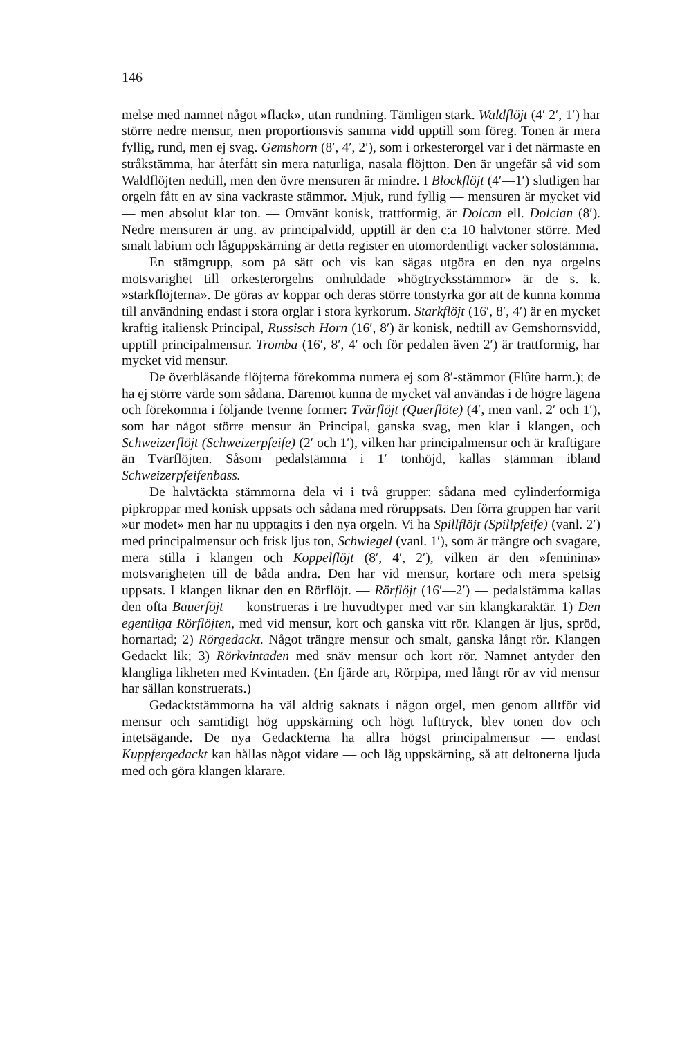146
melse med namnet något »flack», utan rundning. Tämligen stark. Waldflöjt (4′ 2′, 1′) har större nedre mensur, men proportionsvis samma vidd upptill som föreg. Tonen är mera fyllig, rund, men ej svag. Gemshorn (8′, 4′, 2′), som i orkesterorgel var i det närmaste en stråkstämma, har återfått sin mera naturliga, nasala flöjtton. Den är ungefär så vid som Waldflöjten nedtill, men den övre mensuren är mindre. I Blockflöjt (4′—1′) slutligen har orgeln fått en av sina vackraste stämmor. Mjuk, rund fyllig — mensuren är mycket vid — men absolut klar ton. — Omvänt konisk, trattformig, är Dolcan ell. Dolcian (8′). Nedre mensuren är ung. av principalvidd, upptill är den c:a 10 halvtoner större. Med smalt labium och låguppskärning är detta register en utomordentligt vacker solostämma.
En stämgrupp, som på sätt och vis kan sägas utgöra en den nya orgelns motsvarighet till orkesterorgelns omhuldade »högtrycksstämmor» är de s. k. »starkflöjterna». De göras av koppar och deras större tonstyrka gör att de kunna komma till användning endast i stora orglar i stora kyrkorum. Starkflöjt (16′, 8′, 4′) är en mycket kraftig italiensk Principal, Russisch Horn (16′, 8′) är konisk, nedtill av Gemshornsvidd, upptill principalmensur. Tromba (16′, 8′, 4′ och för pedalen även 2′) är trattformig, har mycket vid mensur.
De överblåsande flöjterna förekomma numera ej som 8′-stämmor (Flûte harm.); de ha ej större värde som sådana. Däremot kunna de mycket väl användas i de högre lägena och förekomma i följande tvenne former: Tvärflöjt (Querflöte) (4′, men vanl. 2′ och 1′), som har något större mensur än Principal, ganska svag, men klar i klangen, och Schweizerflöjt (Schweizerpfeife) (2′ och 1′), vilken har principalmensur och är kraftigare än Tvärflöjten. Såsom pedalstämma i 1′ tonhöjd, kallas stämman ibland Schweizerpfeifenbass.
De halvtäckta stämmorna dela vi i två grupper: sådana med cylinderformiga pipkroppar med konisk uppsats och sådana med röruppsats. Den förra gruppen har varit »ur modet» men har nu upptagits i den nya orgeln. Vi ha Spillflöjt (Spillpfeife) (vanl. 2′) med principalmensur och frisk ljus ton, Schwiegel (vanl. 1′), som är trängre och svagare, mera stilla i klangen och Koppelflöjt (8′, 4′, 2′), vilken är den »feminina» motsvarigheten till de båda andra. Den har vid mensur, kortare och mera spetsig uppsats. I klangen liknar den en Rörflöjt. — Rörflöjt (16′—2′) — pedalstämma kallas den ofta Bauerföjt — konstrueras i tre huvudtyper med var sin klangkaraktär. 1) Den egentliga Rörflöjten, med vid mensur, kort och ganska vitt rör. Klangen är ljus, spröd, hornartad; 2) Rörgedackt. Något trängre mensur och smalt, ganska långt rör. Klangen Gedackt lik; 3) Rörkvintaden med snäv mensur och kort rör. Namnet antyder den klangliga likheten med Kvintaden. (En fjärde art, Rörpipa, med långt rör av vid mensur har sällan konstruerats.)
Gedacktstämmorna ha väl aldrig saknats i någon orgel, men genom alltför vid mensur och samtidigt hög uppskärning och högt lufttryck, blev tonen dov och intetsägande. De nya Gedackterna ha allra högst principalmensur — endast Kuppfergedackt kan hållas något vidare — och låg uppskärning, så att deltonerna ljuda med och göra klangen klarare.